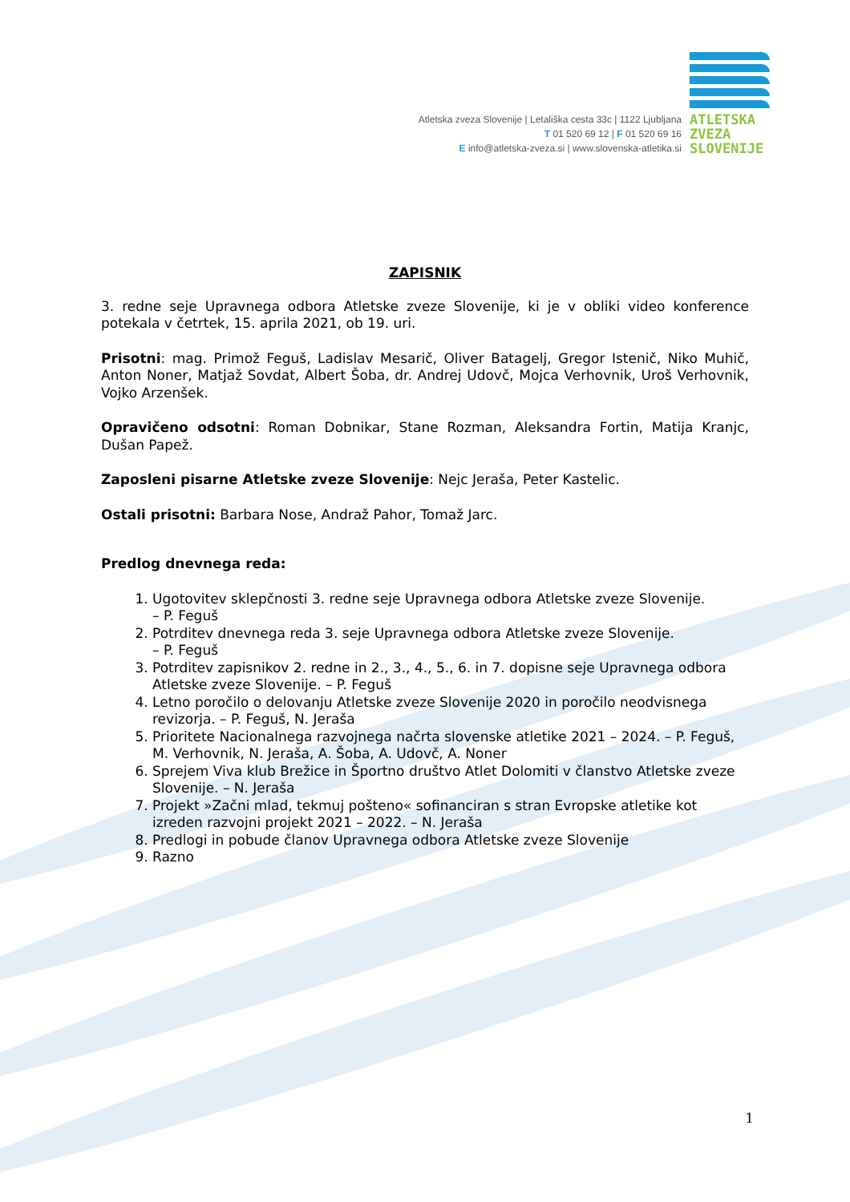Atletska zveza Slovenije | Letališka cesta 33c | 1122 Ljubljana
T 01 520 69 12 | F 01 520 69 16
E info@atletska-zveza.si | www.slovenska-atletika.si
ATLETSKA
ZVEZA
SLOVENIJE
ZAPISNIK
3. redne seje Upravnega odbora Atletske zveze Slovenije, ki je v obliki video konference potekala v četrtek, 15. aprila 2021, ob 19. uri.
Prisotni: mag. Primož Feguš, Ladislav Mesarič, Oliver Batagelj, Gregor Istenič, Niko Muhič, Anton Noner, Matjaž Sovdat, Albert Šoba, dr. Andrej Udovč, Mojca Verhovnik, Uroš Verhovnik, Vojko Arzenšek.
Opravičeno odsotni: Roman Dobnikar, Stane Rozman, Aleksandra Fortin, Matija Kranjc, Dušan Papež.
Zaposleni pisarne Atletske zveze Slovenije: Nejc Jeraša, Peter Kastelic.
Ostali prisotni: Barbara Nose, Andraž Pahor, Tomaž Jarc.
Predlog dnevnega reda:
1. Ugotovitev sklepčnosti 3. redne seje Upravnega odbora Atletske zveze Slovenije.
– P. Feguš
2. Potrditev dnevnega reda 3. seje Upravnega odbora Atletske zveze Slovenije.
– P. Feguš
3. Potrditev zapisnikov 2. redne in 2., 3., 4., 5., 6. in 7. dopisne seje Upravnega odbora Atletske zveze Slovenije. – P. Feguš
4. Letno poročilo o delovanju Atletske zveze Slovenije 2020 in poročilo neodvisnega revizorja. – P. Feguš, N. Jeraša
5. Prioritete Nacionalnega razvojnega načrta slovenske atletike 2021 – 2024. – P. Feguš, M. Verhovnik, N. Jeraša, A. Šoba, A. Udovč, A. Noner
6. Sprejem Viva klub Brežice in Športno društvo Atlet Dolomiti v članstvo Atletske zveze Slovenije. – N. Jeraša
7. Projekt »Začni mlad, tekmuj pošteno« sofinanciran s stran Evropske atletike kot izreden razvojni projekt 2021 – 2022. – N. Jeraša
8. Predlogi in pobude članov Upravnega odbora Atletske zveze Slovenije
9. Razno
1